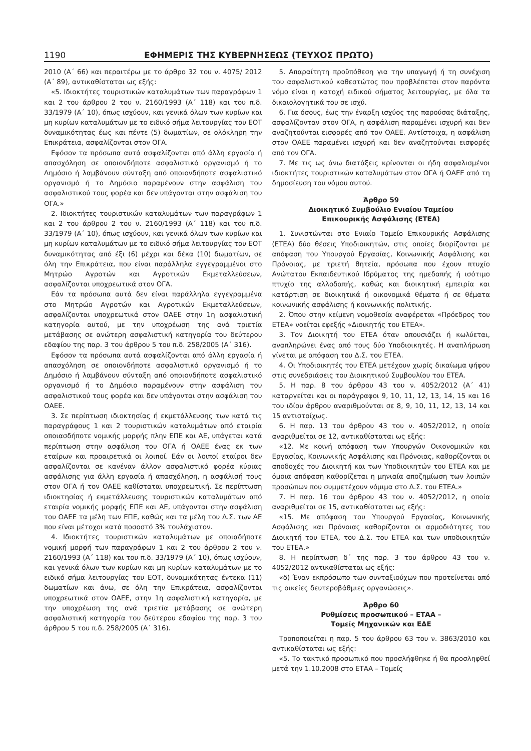1190 ΕΦΗΜΕΡΙΣ ΤΗΣ ΚΥΒΕΡΝΗΣΕΩΣ (ΤΕΥΧΟΣ ΠΡΩΤΟ)
2010 (Α΄ 66) και περαιτέρω με το άρθρο 32 του ν. 4075/ 2012 (Α΄ 89), αντικαθίσταται ως εξής:
«5. Ιδιοκτήτες τουριστικών καταλυμάτων των παραγράφων 1 και 2 του άρθρου 2 του ν. 2160/1993 (Α΄ 118) και του π.δ. 33/1979 (Α΄ 10), όπως ισχύουν, και γενικά όλων των κυρίων και μη κυρίων καταλυμάτων με το ειδικό σήμα λειτουργίας του ΕΟΤ δυναμικότητας έως και πέντε (5) δωματίων, σε ολόκληρη την Επικράτεια, ασφαλίζονται στον ΟΓΑ.
Εφόσον τα πρόσωπα αυτά ασφαλίζονται από άλλη εργασία ή απασχόληση σε οποιονδήποτε ασφαλιστικό οργανισμό ή το Δημόσιο ή λαμβάνουν σύνταξη από οποιονδήποτε ασφαλιστικό οργανισμό ή το Δημόσιο παραμένουν στην ασφάλιση του ασφαλιστικού τους φορέα και δεν υπάγονται στην ασφάλιση του ΟΓΑ.»
2. Ιδιοκτήτες τουριστικών καταλυμάτων των παραγράφων 1 και 2 του άρθρου 2 του ν. 2160/1993 (Α΄ 118) και του π.δ. 33/1979 (Α΄ 10), όπως ισχύουν, και γενικά όλων των κυρίων και μη κυρίων καταλυμάτων με το ειδικό σήμα λειτουργίας του ΕΟΤ δυναμικότητας από έξι (6) μέχρι και δέκα (10) δωματίων, σε όλη την Επικράτεια, που είναι παράλληλα εγγεγραμμένοι στο Μητρώο Αγροτών και Αγροτικών Εκμεταλλεύσεων, ασφαλίζονται υποχρεωτικά στον ΟΓΑ.
Εάν τα πρόσωπα αυτά δεν είναι παράλληλα εγγεγραμμένα στο Μητρώο Αγροτών και Αγροτικών Εκμεταλλεύσεων, ασφαλίζονται υποχρεωτικά στον ΟΑΕΕ στην 1η ασφαλιστική κατηγορία αυτού, με την υποχρέωση της ανά τριετία μετάβασης σε ανώτερη ασφαλιστική κατηγορία του δεύτερου εδαφίου της παρ. 3 του άρθρου 5 του π.δ. 258/2005 (Α΄ 316).
Εφόσον τα πρόσωπα αυτά ασφαλίζονται από άλλη εργασία ή απασχόληση σε οποιονδήποτε ασφαλιστικό οργανισμό ή το Δημόσιο ή λαμβάνουν σύνταξη από οποιονδήποτε ασφαλιστικό οργανισμό ή το Δημόσιο παραμένουν στην ασφάλιση του ασφαλιστικού τους φορέα και δεν υπάγονται στην ασφάλιση του ΟΑΕΕ.
3. Σε περίπτωση ιδιοκτησίας ή εκμετάλλευσης των κατά τις παραγράφους 1 και 2 τουριστικών καταλυμάτων από εταιρία οποιασδήποτε νομικής μορφής πλην ΕΠΕ και ΑΕ, υπάγεται κατά περίπτωση στην ασφάλιση του ΟΓΑ ή ΟΑΕΕ ένας εκ των εταίρων και προαιρετικά οι λοιποί. Εάν οι λοιποί εταίροι δεν ασφαλίζονται σε κανέναν άλλον ασφαλιστικό φορέα κύριας ασφάλισης για άλλη εργασία ή απασχόληση, η ασφάλισή τους στον ΟΓΑ ή τον ΟΑΕΕ καθίσταται υποχρεωτική. Σε περίπτωση ιδιοκτησίας ή εκμετάλλευσης τουριστικών καταλυμάτων από εταιρία νομικής μορφής ΕΠΕ και ΑΕ, υπάγονται στην ασφάλιση του ΟΑΕΕ τα μέλη των ΕΠΕ, καθώς και τα μέλη του Δ.Σ. των ΑΕ που είναι μέτοχοι κατά ποσοστό 3% τουλάχιστον.
4. Ιδιοκτήτες τουριστικών καταλυμάτων με οποιαδήποτε νομική μορφή των παραγράφων 1 και 2 του άρθρου 2 του ν. 2160/1993 (Α΄ 118) και του π.δ. 33/1979 (Α΄ 10), όπως ισχύουν, και γενικά όλων των κυρίων και μη κυρίων καταλυμάτων με το ειδικό σήμα λειτουργίας του ΕΟΤ, δυναμικότητας έντεκα (11) δωματίων και άνω, σε όλη την Επικράτεια, ασφαλίζονται υποχρεωτικά στον ΟΑΕΕ, στην 1η ασφαλιστική κατηγορία, με την υποχρέωση της ανά τριετία μετάβασης σε ανώτερη ασφαλιστική κατηγορία του δεύτερου εδαφίου της παρ. 3 του άρθρου 5 του π.δ. 258/2005 (Α΄ 316).
5. Απαραίτητη προϋπόθεση για την υπαγωγή ή τη συνέχιση του ασφαλιστικού καθεστώτος που προβλέπεται στον παρόντα νόμο είναι η κατοχή ειδικού σήματος λειτουργίας, με όλα τα δικαιολογητικά του σε ισχύ.
6. Για όσους, έως την έναρξη ισχύος της παρούσας διάταξης, ασφαλίζονταν στον ΟΓΑ, η ασφάλιση παραμένει ισχυρή και δεν αναζητούνται εισφορές από τον ΟΑΕΕ. Αντίστοιχα, η ασφάλιση στον ΟΑΕΕ παραμένει ισχυρή και δεν αναζητούνται εισφορές από τον ΟΓΑ.
7. Με τις ως άνω διατάξεις κρίνονται οι ήδη ασφαλισμένοι ιδιοκτήτες τουριστικών καταλυμάτων στον ΟΓΑ ή ΟΑΕΕ από τη δημοσίευση του νόμου αυτού.
Άρθρο 59
Διοικητικό Συμβούλιο Ενιαίου Ταμείου
Επικουρικής Ασφάλισης (ΕΤΕΑ)
1. Συνιστώνται στο Ενιαίο Ταμείο Επικουρικής Ασφάλισης (ΕΤΕΑ) δύο θέσεις Υποδιοικητών, στις οποίες διορίζονται με απόφαση του Υπουργού Εργασίας, Κοινωνικής Ασφάλισης και Πρόνοιας, με τριετή θητεία, πρόσωπα που έχουν πτυχίο Ανώτατου Εκπαιδευτικού Ιδρύματος της ημεδαπής ή ισότιμο πτυχίο της αλλοδαπής, καθώς και διοικητική εμπειρία και κατάρτιση σε διοικητικά ή οικονομικά θέματα ή σε θέματα κοινωνικής ασφάλισης ή κοινωνικής πολιτικής.
2. Όπου στην κείμενη νομοθεσία αναφέρεται «Πρόεδρος του ΕΤΕΑ» νοείται εφεξής «Διοικητής του ΕΤΕΑ».
3. Τον Διοικητή του ΕΤΕΑ όταν απουσιάζει ή κωλύεται, αναπληρώνει ένας από τους δύο Υποδιοικητές. Η αναπλήρωση γίνεται με απόφαση του Δ.Σ. του ΕΤΕΑ.
4. Οι Υποδιοικητές του ΕΤΕΑ μετέχουν χωρίς δικαίωμα ψήφου στις συνεδριάσεις του Διοικητικού Συμβουλίου του ΕΤΕΑ.
5. Η παρ. 8 του άρθρου 43 του ν. 4052/2012 (Α΄ 41) καταργείται και οι παράγραφοι 9, 10, 11, 12, 13, 14, 15 και 16 του ιδίου άρθρου αναριθμούνται σε 8, 9, 10, 11, 12, 13, 14 και 15 αντιστοίχως.
6. Η παρ. 13 του άρθρου 43 του ν. 4052/2012, η οποία αναριθμείται σε 12, αντικαθίσταται ως εξής:
«12. Με κοινή απόφαση των Υπουργών Οικονομικών και Εργασίας, Κοινωνικής Ασφάλισης και Πρόνοιας, καθορίζονται οι αποδοχές του Διοικητή και των Υποδιοικητών του ΕΤΕΑ και με όμοια απόφαση καθορίζεται η μηνιαία αποζημίωση των λοιπών προσώπων που συμμετέχουν νόμιμα στο Δ.Σ. του ΕΤΕΑ.»
7. Η παρ. 16 του άρθρου 43 του ν. 4052/2012, η οποία αναριθμείται σε 15, αντικαθίσταται ως εξής:
«15. Με απόφαση του Υπουργού Εργασίας, Κοινωνικής Ασφάλισης και Πρόνοιας καθορίζονται οι αρμοδιότητες του Διοικητή του ΕΤΕΑ, του Δ.Σ. του ΕΤΕΑ και των υποδιοικητών του ΕΤΕΑ.»
8. Η περίπτωση δ΄ της παρ. 3 του άρθρου 43 του ν. 4052/2012 αντικαθίσταται ως εξής:
«δ) Έναν εκπρόσωπο των συνταξιούχων που προτείνεται από τις οικείες δευτεροβάθμιες οργανώσεις».
Άρθρο 60
Ρυθμίσεις προσωπικού – ΕΤΑΑ –
Τομείς Μηχανικών και ΕΔΕ
Τροποποιείται η παρ. 5 του άρθρου 63 του ν. 3863/2010 και αντικαθίσταται ως εξής:
«5. Το τακτικό προσωπικό που προσλήφθηκε ή θα προσληφθεί μετά την 1.10.2008 στο ΕΤΑΑ – Τομείς